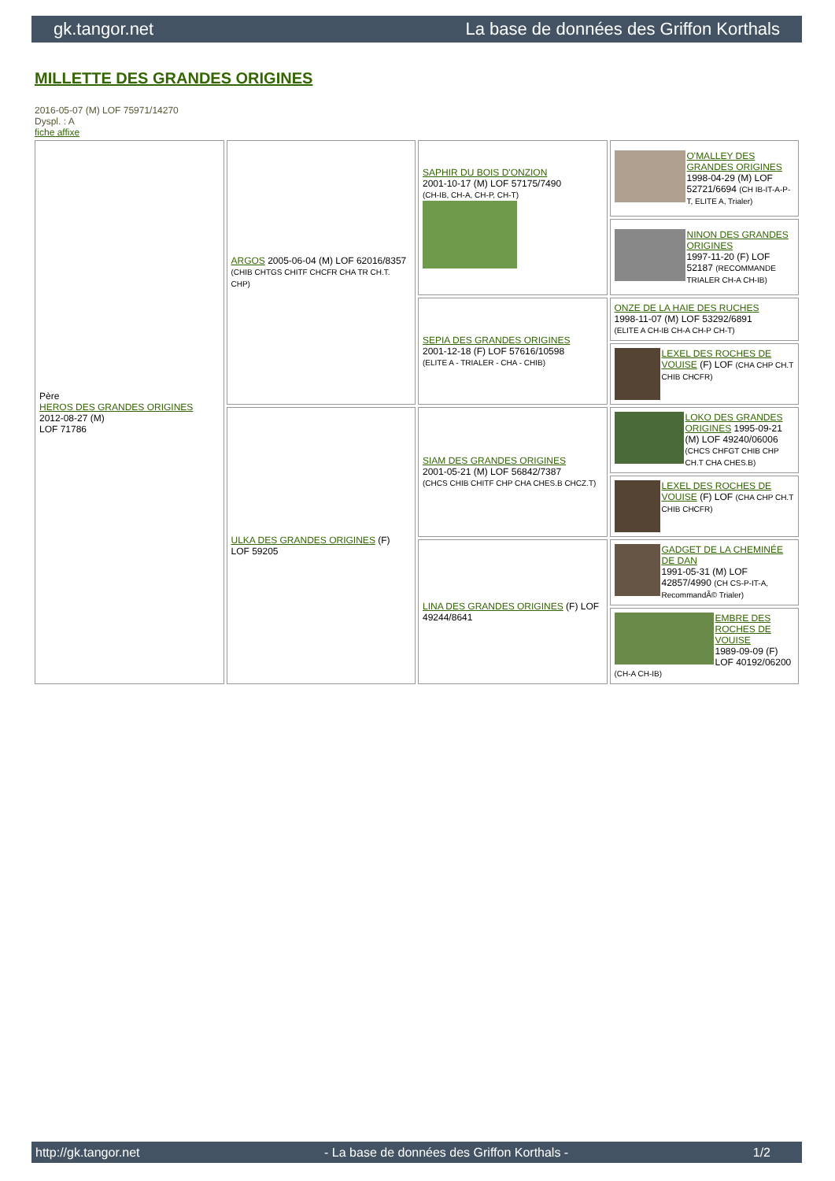gk.tangor.net La base de données des Griffon Korthals
MILLETTE DES GRANDES ORIGINES
2016-05-07 (M) LOF 75971/14270
Dyspl. : A
fiche affixe
| Père HEROS DES GRANDES ORIGINES 2012-08-27 (M) LOF 71786 | ARGOS 2005-06-04 (M) LOF 62016/8357 (CHIB CHTGS CHITF CHCFR CHA TR CH.T. CHP) | SAPHIR DU BOIS D'ONZION 2001-10-17 (M) LOF 57175/7490 (CH-IB, CH-A, CH-P, CH-T) | O'MALLEY DES GRANDES ORIGINES 1998-04-29 (M) LOF 52721/6694 (CH IB-IT-A-P-T, ELITE A, Trialer) |
| | | | NINON DES GRANDES ORIGINES 1997-11-20 (F) LOF 52187 (RECOMMANDE TRIALER CH-A CH-IB) |
| | | SEPIA DES GRANDES ORIGINES 2001-12-18 (F) LOF 57616/10598 (ELITE A - TRIALER - CHA - CHIB) | ONZE DE LA HAIE DES RUCHES 1998-11-07 (M) LOF 53292/6891 (ELITE A CH-IB CH-A CH-P CH-T) |
| | | | LEXEL DES ROCHES DE VOUISE (F) LOF (CHA CHP CH.T CHIB CHCFR) |
| | ULKA DES GRANDES ORIGINES (F) LOF 59205 | SIAM DES GRANDES ORIGINES 2001-05-21 (M) LOF 56842/7387 (CHCS CHIB CHITF CHP CHA CHES.B CHCZ.T) | LOKO DES GRANDES ORIGINES 1995-09-21 (M) LOF 49240/06006 (CHCS CHFGT CHIB CHP CH.T CHA CHES.B) |
| | | | LEXEL DES ROCHES DE VOUISE (F) LOF (CHA CHP CH.T CHIB CHCFR) |
| | | LINA DES GRANDES ORIGINES (F) LOF 49244/8641 | GADGET DE LA CHEMINÉE DE DAN 1991-05-31 (M) LOF 42857/4990 (CH CS-P-IT-A, RecommandÃ© Trialer) |
| | | | EMBRE DES ROCHES DE VOUISE 1989-09-09 (F) LOF 40192/06200 (CH-A CH-IB) |
http://gk.tangor.net - La base de données des Griffon Korthals - 1/2